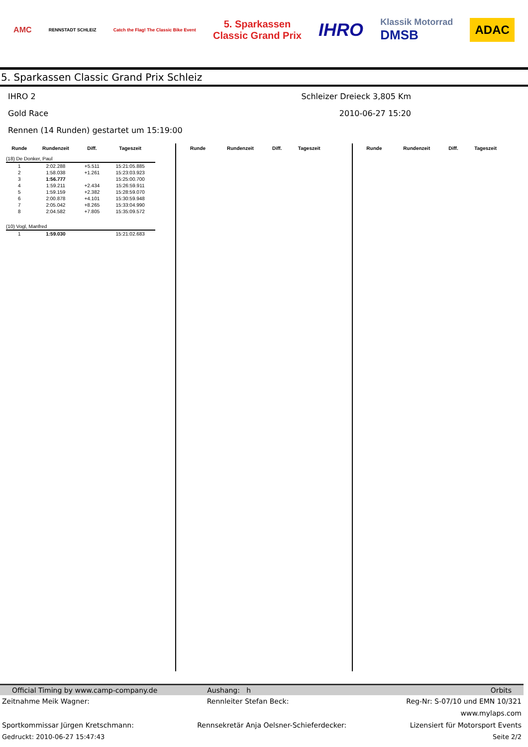AMC RENNSTADT SCHLEIZ Catch the Flag! The Classic Bike Event 5. Sparkassen
Classic Grand Prix IHRO Klassik Motorrad
DMSB ADAC
5. Sparkassen Classic Grand Prix Schleiz
IHRO 2 Schleizer Dreieck 3,805 Km
Gold Race 2010-06-27 15:20
Rennen (14 Runden) gestartet um 15:19:00
| Runde | Rundenzeit | Diff. | Tageszeit |
| --- | --- | --- | --- |
| (18) De Donker, Paul | | | |
| 1 | 2:02.288 | +5.511 | 15:21:05.885 |
| 2 | 1:58.038 | +1.261 | 15:23:03.923 |
| 3 | 1:56.777 | | 15:25:00.700 |
| 4 | 1:59.211 | +2.434 | 15:26:59.911 |
| 5 | 1:59.159 | +2.382 | 15:28:59.070 |
| 6 | 2:00.878 | +4.101 | 15:30:59.948 |
| 7 | 2:05.042 | +8.265 | 15:33:04.990 |
| 8 | 2:04.582 | +7.805 | 15:35:09.572 |
| (10) Vogl, Manfred | | | |
| 1 | 1:59.030 | | 15:21:02.683 |
| Runde | Rundenzeit | Diff. | Tageszeit |
| --- | --- | --- | --- |
| Runde | Rundenzeit | Diff. | Tageszeit |
| --- | --- | --- | --- |
Official Timing by www.camp-company.de Aushang: h Orbits
Zeitnahme Meik Wagner: Rennleiter Stefan Beck: Reg-Nr: S-07/10 und EMN 10/321
www.mylaps.com
Sportkommissar Jürgen Kretschmann: Rennsekretär Anja Oelsner-Schieferdecker: Lizensiert für Motorsport Events
Gedruckt: 2010-06-27 15:47:43 Seite 2/2